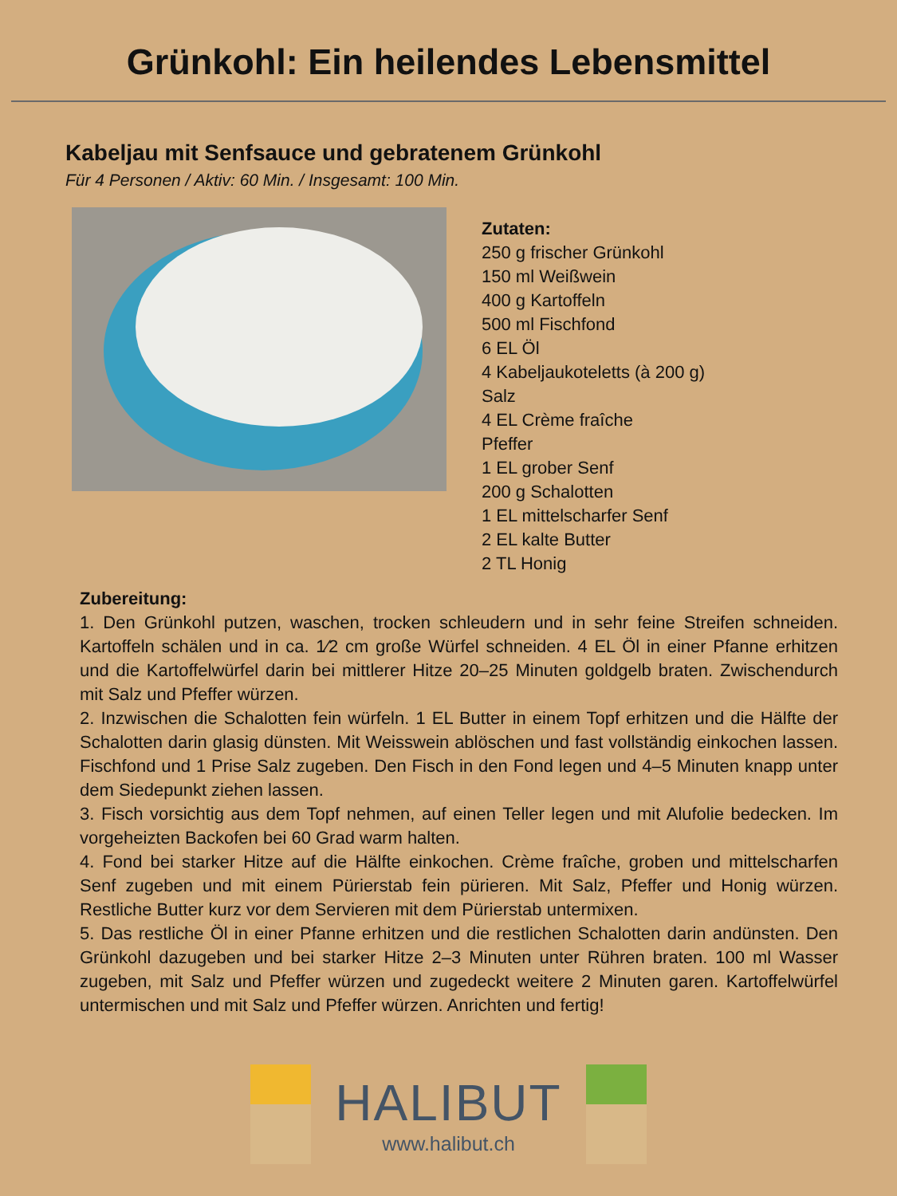Grünkohl: Ein heilendes Lebensmittel
Kabeljau mit Senfsauce und gebratenem Grünkohl
Für 4 Personen / Aktiv: 60 Min. / Insgesamt: 100 Min.
Zutaten:
250 g frischer Grünkohl
150 ml Weißwein
400 g Kartoffeln
500 ml Fischfond
6 EL Öl
4 Kabeljaukoteletts (à 200 g)
Salz
4 EL Crème fraîche
Pfeffer
1 EL grober Senf
200 g Schalotten
1 EL mittelscharfer Senf
2 EL kalte Butter
2 TL Honig
Zubereitung:
1. Den Grünkohl putzen, waschen, trocken schleudern und in sehr feine Streifen schneiden. Kartoffeln schälen und in ca. 1⁄2 cm große Würfel schneiden. 4 EL Öl in einer Pfanne erhitzen und die Kartoffelwürfel darin bei mittlerer Hitze 20–25 Minuten goldgelb braten. Zwischendurch mit Salz und Pfeffer würzen.
2. Inzwischen die Schalotten fein würfeln. 1 EL Butter in einem Topf erhitzen und die Hälfte der Schalotten darin glasig dünsten. Mit Weisswein ablöschen und fast vollständig einkochen lassen. Fischfond und 1 Prise Salz zugeben. Den Fisch in den Fond legen und 4–5 Minuten knapp unter dem Siedepunkt ziehen lassen.
3. Fisch vorsichtig aus dem Topf nehmen, auf einen Teller legen und mit Alufolie bedecken. Im vorgeheizten Backofen bei 60 Grad warm halten.
4. Fond bei starker Hitze auf die Hälfte einkochen. Crème fraîche, groben und mittelscharfen Senf zugeben und mit einem Pürierstab fein pürieren. Mit Salz, Pfeffer und Honig würzen. Restliche Butter kurz vor dem Servieren mit dem Pürierstab untermixen.
5. Das restliche Öl in einer Pfanne erhitzen und die restlichen Schalotten darin andünsten. Den Grünkohl dazugeben und bei starker Hitze 2–3 Minuten unter Rühren braten. 100 ml Wasser zugeben, mit Salz und Pfeffer würzen und zugedeckt weitere 2 Minuten garen. Kartoffelwürfel untermischen und mit Salz und Pfeffer würzen. Anrichten und fertig!
HALIBUT
www.halibut.ch